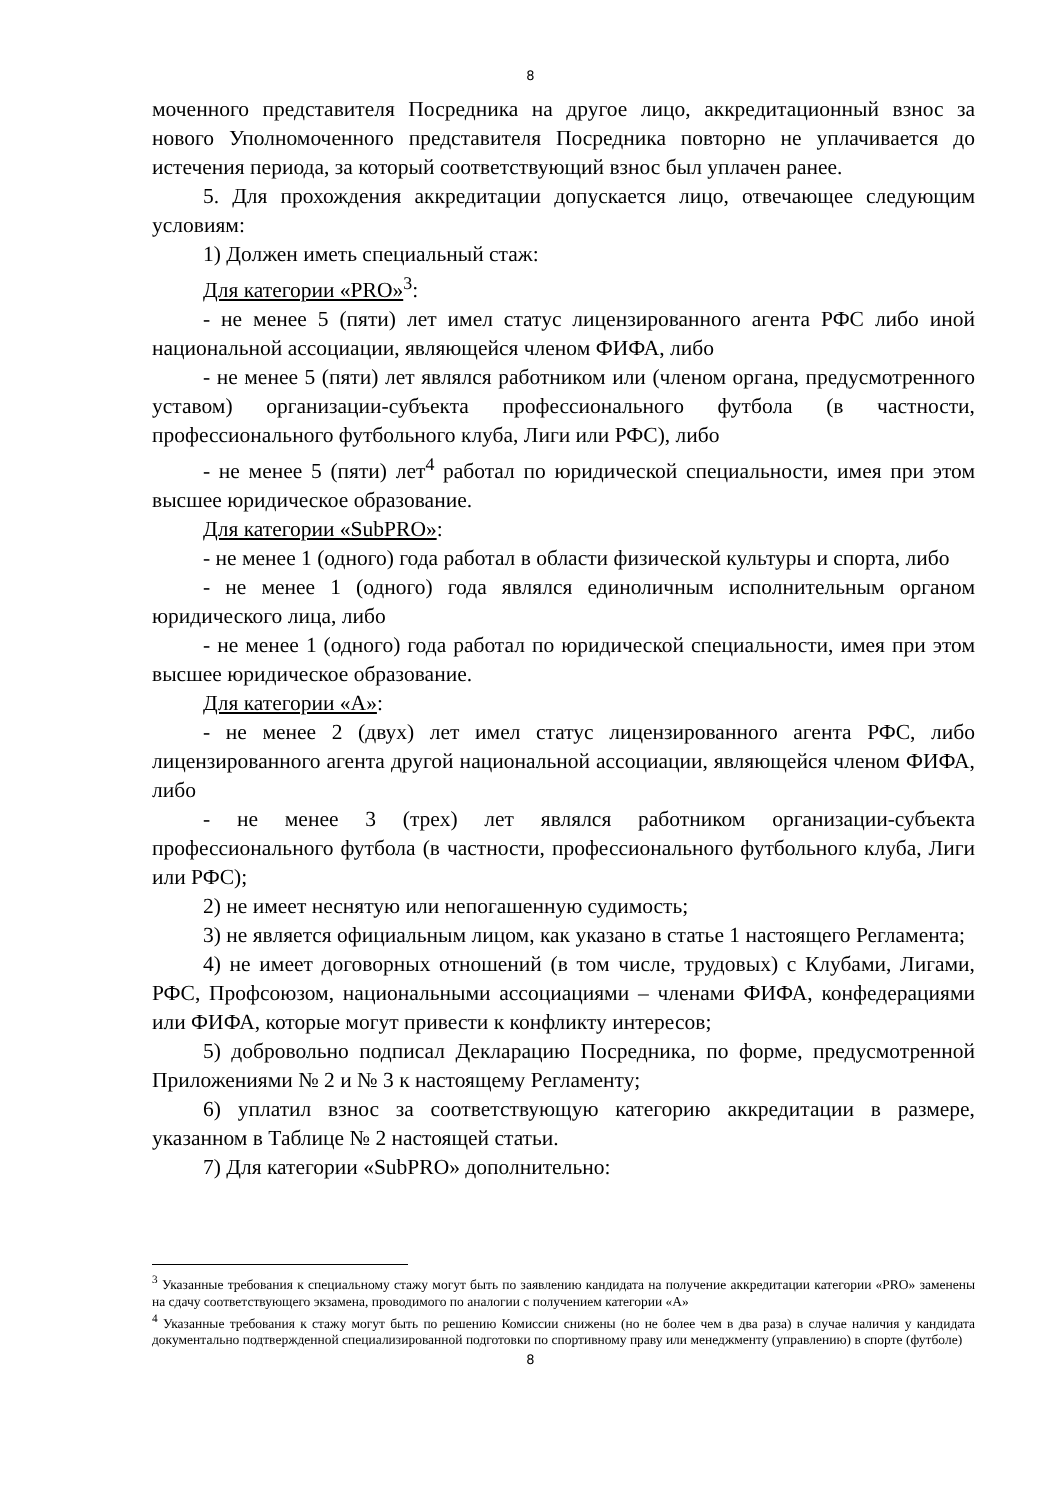8
моченного представителя Посредника на другое лицо, аккредитационный взнос за нового Уполномоченного представителя Посредника повторно не уплачивается до истечения периода, за который соответствующий взнос был уплачен ранее.
5. Для прохождения аккредитации допускается лицо, отвечающее следующим условиям:
1) Должен иметь специальный стаж:
Для категории «PRO»<sup>3</sup>:
- не менее 5 (пяти) лет имел статус лицензированного агента РФС либо иной национальной ассоциации, являющейся членом ФИФА, либо
- не менее 5 (пяти) лет являлся работником или (членом органа, предусмотренного уставом) организации-субъекта профессионального футбола (в частности, профессионального футбольного клуба, Лиги или РФС), либо
- не менее 5 (пяти) лет<sup>4</sup> работал по юридической специальности, имея при этом высшее юридическое образование.
Для категории «SubPRO»:
- не менее 1 (одного) года работал в области физической культуры и спорта, либо
- не менее 1 (одного) года являлся единоличным исполнительным органом юридического лица, либо
- не менее 1 (одного) года работал по юридической специальности, имея при этом высшее юридическое образование.
Для категории «А»:
- не менее 2 (двух) лет имел статус лицензированного агента РФС, либо лицензированного агента другой национальной ассоциации, являющейся членом ФИФА, либо
- не менее 3 (трех) лет являлся работником организации-субъекта профессионального футбола (в частности, профессионального футбольного клуба, Лиги или РФС);
2) не имеет неснятую или непогашенную судимость;
3) не является официальным лицом, как указано в статье 1 настоящего Регламента;
4) не имеет договорных отношений (в том числе, трудовых) с Клубами, Лигами, РФС, Профсоюзом, национальными ассоциациями – членами ФИФА, конфедерациями или ФИФА, которые могут привести к конфликту интересов;
5) добровольно подписал Декларацию Посредника, по форме, предусмотренной Приложениями № 2 и № 3 к настоящему Регламенту;
6) уплатил взнос за соответствующую категорию аккредитации в размере, указанном в Таблице № 2 настоящей статьи.
7) Для категории «SubPRO» дополнительно:
<sup>3</sup> Указанные требования к специальному стажу могут быть по заявлению кандидата на получение аккредитации категории «PRO» заменены на сдачу соответствующего экзамена, проводимого по аналогии с получением категории «А»
<sup>4</sup> Указанные требования к стажу могут быть по решению Комиссии снижены (но не более чем в два раза) в случае наличия у кандидата документально подтвержденной специализированной подготовки по спортивному праву или менеджменту (управлению) в спорте (футболе)
8